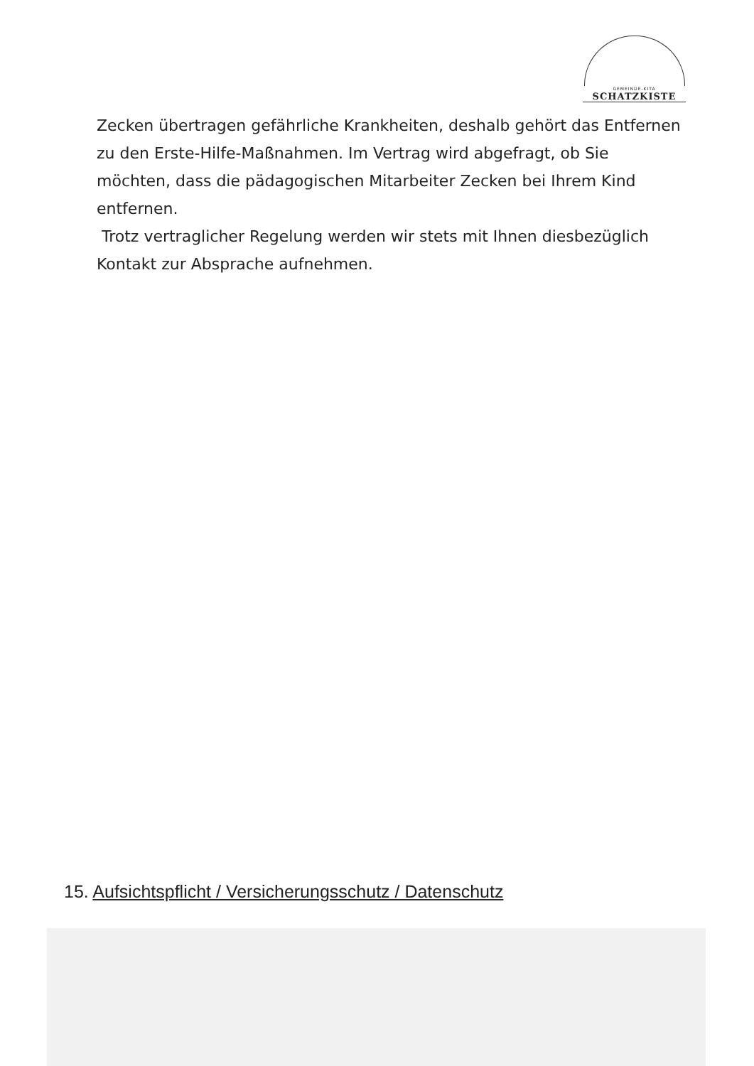GEMEINDE-KITA
SCHATZKISTE
Zecken übertragen gefährliche Krankheiten, deshalb gehört das Entfernen zu den Erste-Hilfe-Maßnahmen. Im Vertrag wird abgefragt, ob Sie möchten, dass die pädagogischen Mitarbeiter Zecken bei Ihrem Kind entfernen.
Trotz vertraglicher Regelung werden wir stets mit Ihnen diesbezüglich Kontakt zur Absprache aufnehmen.
15. Aufsichtspflicht / Versicherungsschutz / Datenschutz